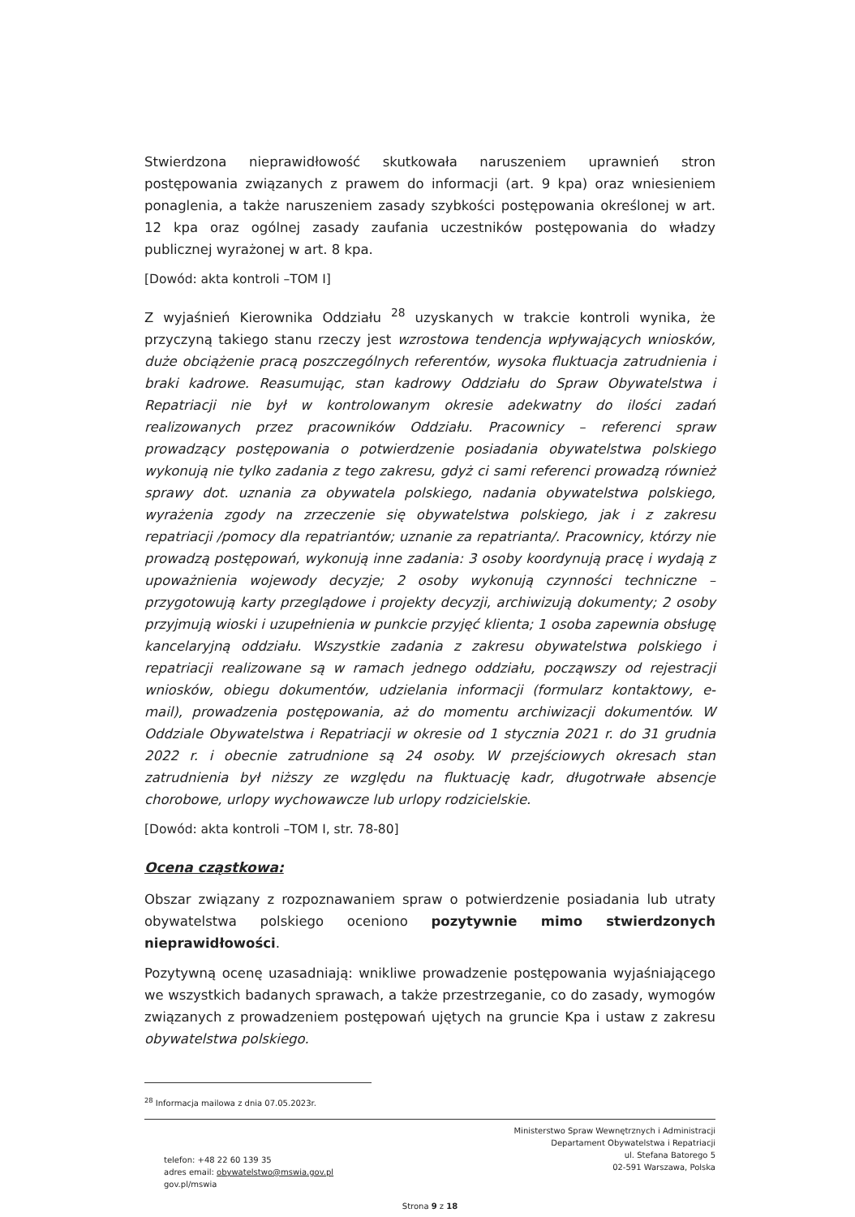Stwierdzona nieprawidłowość skutkowała naruszeniem uprawnień stron postępowania związanych z prawem do informacji (art. 9 kpa) oraz wniesieniem ponaglenia, a także naruszeniem zasady szybkości postępowania określonej w art. 12 kpa oraz ogólnej zasady zaufania uczestników postępowania do władzy publicznej wyrażonej w art. 8 kpa.
[Dowód: akta kontroli –TOM I]
Z wyjaśnień Kierownika Oddziału <sup>28</sup> uzyskanych w trakcie kontroli wynika, że przyczyną takiego stanu rzeczy jest wzrostowa tendencja wpływających wniosków, duże obciążenie pracą poszczególnych referentów, wysoka fluktuacja zatrudnienia i braki kadrowe. Reasumując, stan kadrowy Oddziału do Spraw Obywatelstwa i Repatriacji nie był w kontrolowanym okresie adekwatny do ilości zadań realizowanych przez pracowników Oddziału. Pracownicy – referenci spraw prowadzący postępowania o potwierdzenie posiadania obywatelstwa polskiego wykonują nie tylko zadania z tego zakresu, gdyż ci sami referenci prowadzą również sprawy dot. uznania za obywatela polskiego, nadania obywatelstwa polskiego, wyrażenia zgody na zrzeczenie się obywatelstwa polskiego, jak i z zakresu repatriacji /pomocy dla repatriantów; uznanie za repatrianta/. Pracownicy, którzy nie prowadzą postępowań, wykonują inne zadania: 3 osoby koordynują pracę i wydają z upoważnienia wojewody decyzje; 2 osoby wykonują czynności techniczne – przygotowują karty przeglądowe i projekty decyzji, archiwizują dokumenty; 2 osoby przyjmują wioski i uzupełnienia w punkcie przyjęć klienta; 1 osoba zapewnia obsługę kancelaryjną oddziału. Wszystkie zadania z zakresu obywatelstwa polskiego i repatriacji realizowane są w ramach jednego oddziału, począwszy od rejestracji wniosków, obiegu dokumentów, udzielania informacji (formularz kontaktowy, e-mail), prowadzenia postępowania, aż do momentu archiwizacji dokumentów. W Oddziale Obywatelstwa i Repatriacji w okresie od 1 stycznia 2021 r. do 31 grudnia 2022 r. i obecnie zatrudnione są 24 osoby. W przejściowych okresach stan zatrudnienia był niższy ze względu na fluktuację kadr, długotrwałe absencje chorobowe, urlopy wychowawcze lub urlopy rodzicielskie.
[Dowód: akta kontroli –TOM I, str. 78-80]
Ocena cząstkowa:
Obszar związany z rozpoznawaniem spraw o potwierdzenie posiadania lub utraty obywatelstwa polskiego oceniono pozytywnie mimo stwierdzonych nieprawidłowości.
Pozytywną ocenę uzasadniają: wnikliwe prowadzenie postępowania wyjaśniającego we wszystkich badanych sprawach, a także przestrzeganie, co do zasady, wymogów związanych z prowadzeniem postępowań ujętych na gruncie Kpa i ustaw z zakresu obywatelstwa polskiego.
<sup>28</sup> Informacja mailowa z dnia 07.05.2023r.
telefon: +48 22 60 139 35
adres email: obywatelstwo@mswia.gov.pl
gov.pl/mswia
Ministerstwo Spraw Wewnętrznych i Administracji
Departament Obywatelstwa i Repatriacji
ul. Stefana Batorego 5
02-591 Warszawa, Polska
Strona 9 z 18